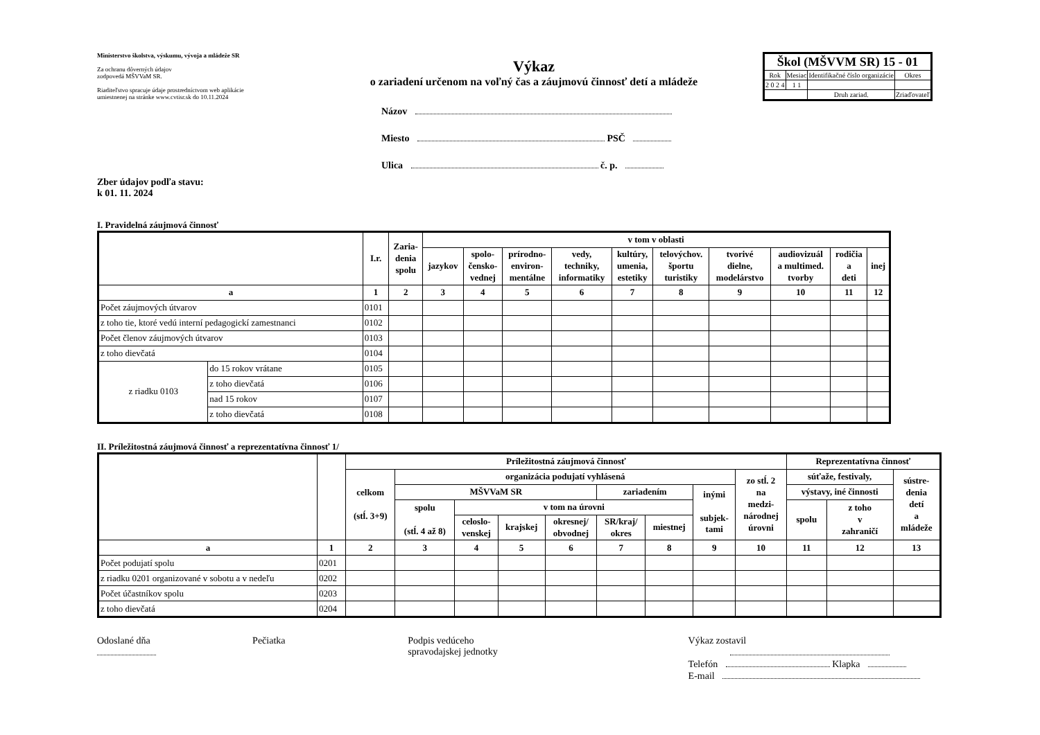Ministerstvo školstva, výskumu, vývoja a mládeže SR
Za ochranu dôverných údajov
zodpovedá MŠVVaM SR.
Riaditeľstvo spracuje údaje prostredníctvom web aplikácie
umiestnenej na stránke www.cvtisr.sk do 10.11.2024
Výkaz
o zariadení určenom na voľný čas a záujmovú činnosť detí a mládeže
Názov
Miesto PSČ
Ulica č. p.
| Škol (MŠVVM SR) 15 - 01 | | | |
| Rok | Mesiac | Identifikačné číslo organizácie | Okres |
| 2 0 2 4 | 1 1 | | |
| | | Druh zariad. | Zriaďovateľ |
Zber údajov podľa stavu:
k 01. 11. 2024
I. Pravidelná záujmová činnosť
| | | I.r. | Zaria- denia spolu | v tom v oblasti | | | | | | | | | |
| --- | --- | --- | --- | --- | --- | --- | --- | --- | --- | --- | --- | --- | --- |
| | | | | jazykov | spolo- čensko- vednej | prírodno- environ- mentálne | vedy, techniky, informatiky | kultúry, umenia, estetiky | telovýchov. športu turistiky | tvorivé dielne, modelárstvo | audiovizuál a multimed. tvorby | rodičia a deti | inej |
| a | | 1 | 2 | 3 | 4 | 5 | 6 | 7 | 8 | 9 | 10 | 11 | 12 |
| Počet záujmových útvarov | | 0101 | | | | | | | | | | | |
| z toho tie, ktoré vedú interní pedagogickí zamestnanci | | 0102 | | | | | | | | | | | |
| Počet členov záujmových útvarov | | 0103 | | | | | | | | | | | |
| z toho dievčatá | | 0104 | | | | | | | | | | | |
| z riadku 0103 | do 15 rokov vrátane | 0105 | | | | | | | | | | | |
| | z toho dievčatá | 0106 | | | | | | | | | | | |
| | nad 15 rokov | 0107 | | | | | | | | | | | |
| | z toho dievčatá | 0108 | | | | | | | | | | | |
II. Príležitostná záujmová činnosť a reprezentatívna činnosť 1/
| | | Príležitostná záujmová činnosť | | | | | | | | | Reprezentatívna činnosť | | |
| --- | --- | --- | --- | --- | --- | --- | --- | --- | --- | --- | --- | --- | --- |
| | | celkom (stĺ. 3+9) | organizácia podujatí vyhlásená | | | | | | | zo stĺ. 2 na medzi- národnej úrovni | súťaže, festivaly, | | sústre- denia detí a mládeže |
| | | | MŠVVaM SR | | | | zariadením | | inými subjek- tami | | výstavy, iné činnosti | | |
| | | | spolu (stĺ. 4 až 8) | v tom na úrovni | | | | | | | spolu | z toho v zahraničí | |
| | | | | celoslo- venskej | krajskej | okresnej/ obvodnej | SR/kraj/ okres | miestnej | | | | | |
| a | 1 | 2 | 3 | 4 | 5 | 6 | 7 | 8 | 9 | 10 | 11 | 12 | 13 |
| Počet podujatí spolu | 0201 | | | | | | | | | | | | |
| z riadku 0201 organizované v sobotu a v nedeľu | 0202 | | | | | | | | | | | | |
| Počet účastníkov spolu | 0203 | | | | | | | | | | | | |
| z toho dievčatá | 0204 | | | | | | | | | | | | |
Odoslané dňa
Pečiatka Podpis vedúceho
spravodajskej jednotky
Výkaz zostavil
Telefón Klapka
E-mail